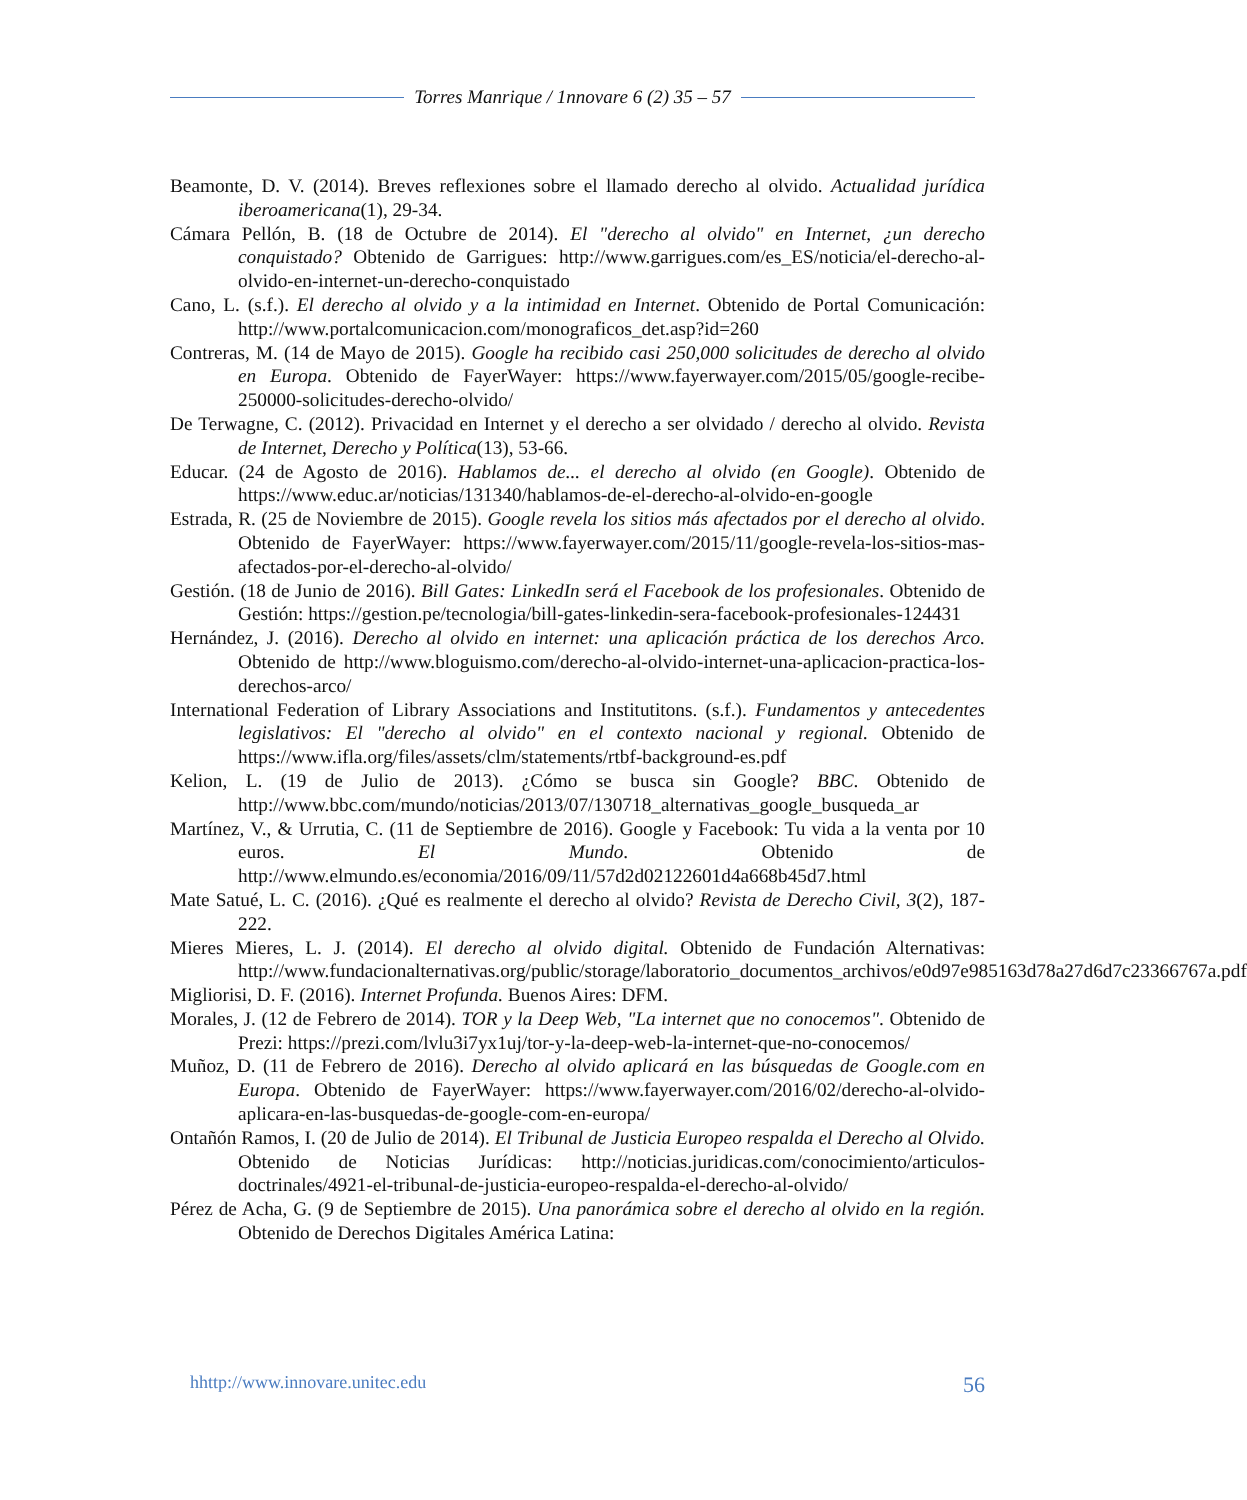Torres Manrique / 1nnovare 6 (2) 35 – 57
Beamonte, D. V. (2014). Breves reflexiones sobre el llamado derecho al olvido. Actualidad jurídica iberoamericana(1), 29-34.
Cámara Pellón, B. (18 de Octubre de 2014). El "derecho al olvido" en Internet, ¿un derecho conquistado? Obtenido de Garrigues: http://www.garrigues.com/es_ES/noticia/el-derecho-al-olvido-en-internet-un-derecho-conquistado
Cano, L. (s.f.). El derecho al olvido y a la intimidad en Internet. Obtenido de Portal Comunicación: http://www.portalcomunicacion.com/monograficos_det.asp?id=260
Contreras, M. (14 de Mayo de 2015). Google ha recibido casi 250,000 solicitudes de derecho al olvido en Europa. Obtenido de FayerWayer: https://www.fayerwayer.com/2015/05/google-recibe-250000-solicitudes-derecho-olvido/
De Terwagne, C. (2012). Privacidad en Internet y el derecho a ser olvidado / derecho al olvido. Revista de Internet, Derecho y Política(13), 53-66.
Educar. (24 de Agosto de 2016). Hablamos de... el derecho al olvido (en Google). Obtenido de https://www.educ.ar/noticias/131340/hablamos-de-el-derecho-al-olvido-en-google
Estrada, R. (25 de Noviembre de 2015). Google revela los sitios más afectados por el derecho al olvido. Obtenido de FayerWayer: https://www.fayerwayer.com/2015/11/google-revela-los-sitios-mas-afectados-por-el-derecho-al-olvido/
Gestión. (18 de Junio de 2016). Bill Gates: LinkedIn será el Facebook de los profesionales. Obtenido de Gestión: https://gestion.pe/tecnologia/bill-gates-linkedin-sera-facebook-profesionales-124431
Hernández, J. (2016). Derecho al olvido en internet: una aplicación práctica de los derechos Arco. Obtenido de http://www.bloguismo.com/derecho-al-olvido-internet-una-aplicacion-practica-los-derechos-arco/
International Federation of Library Associations and Institutitons. (s.f.). Fundamentos y antecedentes legislativos: El "derecho al olvido" en el contexto nacional y regional. Obtenido de https://www.ifla.org/files/assets/clm/statements/rtbf-background-es.pdf
Kelion, L. (19 de Julio de 2013). ¿Cómo se busca sin Google? BBC. Obtenido de http://www.bbc.com/mundo/noticias/2013/07/130718_alternativas_google_busqueda_ar
Martínez, V., & Urrutia, C. (11 de Septiembre de 2016). Google y Facebook: Tu vida a la venta por 10 euros. El Mundo. Obtenido de http://www.elmundo.es/economia/2016/09/11/57d2d02122601d4a668b45d7.html
Mate Satué, L. C. (2016). ¿Qué es realmente el derecho al olvido? Revista de Derecho Civil, 3(2), 187-222.
Mieres Mieres, L. J. (2014). El derecho al olvido digital. Obtenido de Fundación Alternativas: http://www.fundacionalternativas.org/public/storage/laboratorio_documentos_archivos/e0d97e985163d78a27d6d7c23366767a.pdf
Migliorisi, D. F. (2016). Internet Profunda. Buenos Aires: DFM.
Morales, J. (12 de Febrero de 2014). TOR y la Deep Web, "La internet que no conocemos". Obtenido de Prezi: https://prezi.com/lvlu3i7yx1uj/tor-y-la-deep-web-la-internet-que-no-conocemos/
Muñoz, D. (11 de Febrero de 2016). Derecho al olvido aplicará en las búsquedas de Google.com en Europa. Obtenido de FayerWayer: https://www.fayerwayer.com/2016/02/derecho-al-olvido-aplicara-en-las-busquedas-de-google-com-en-europa/
Ontañón Ramos, I. (20 de Julio de 2014). El Tribunal de Justicia Europeo respalda el Derecho al Olvido. Obtenido de Noticias Jurídicas: http://noticias.juridicas.com/conocimiento/articulos-doctrinales/4921-el-tribunal-de-justicia-europeo-respalda-el-derecho-al-olvido/
Pérez de Acha, G. (9 de Septiembre de 2015). Una panorámica sobre el derecho al olvido en la región. Obtenido de Derechos Digitales América Latina:
hhttp://www.innovare.unitec.edu 56